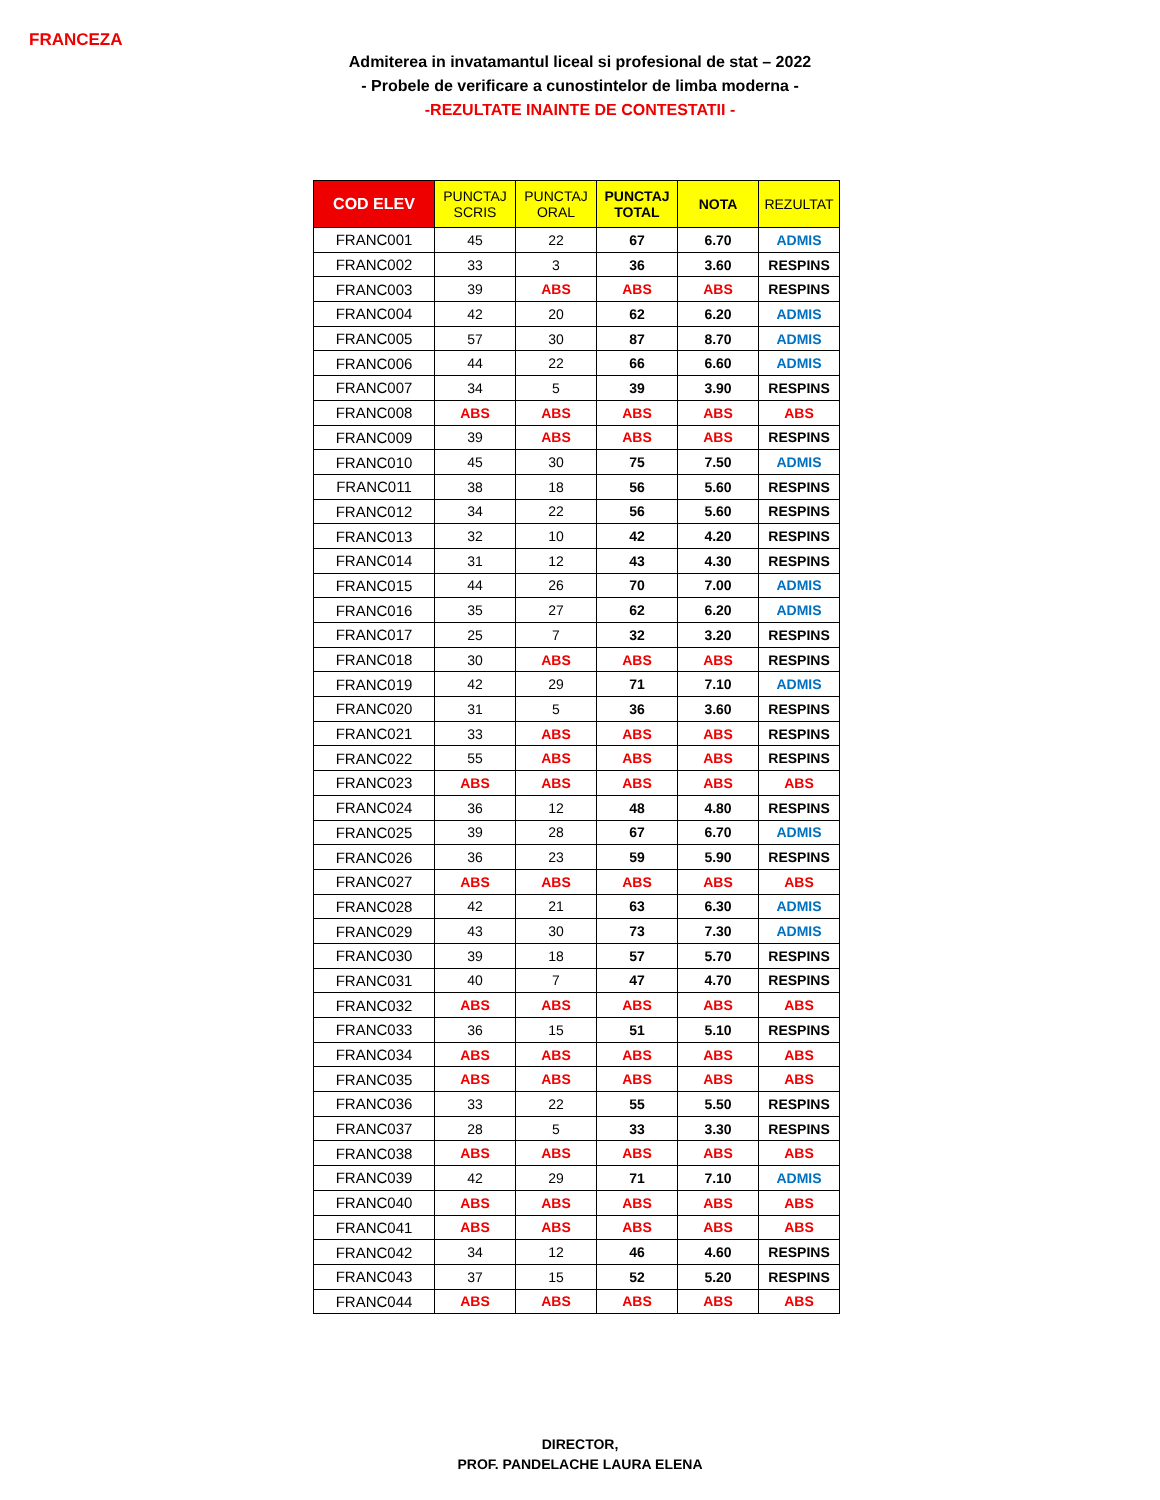FRANCEZA
Admiterea in invatamantul liceal si profesional de stat – 2022
- Probele de verificare a cunostintelor de limba moderna -
-REZULTATE INAINTE DE CONTESTATII -
| COD ELEV | PUNCTAJ SCRIS | PUNCTAJ ORAL | PUNCTAJ TOTAL | NOTA | REZULTAT |
| --- | --- | --- | --- | --- | --- |
| FRANC001 | 45 | 22 | 67 | 6.70 | ADMIS |
| FRANC002 | 33 | 3 | 36 | 3.60 | RESPINS |
| FRANC003 | 39 | ABS | ABS | ABS | RESPINS |
| FRANC004 | 42 | 20 | 62 | 6.20 | ADMIS |
| FRANC005 | 57 | 30 | 87 | 8.70 | ADMIS |
| FRANC006 | 44 | 22 | 66 | 6.60 | ADMIS |
| FRANC007 | 34 | 5 | 39 | 3.90 | RESPINS |
| FRANC008 | ABS | ABS | ABS | ABS | ABS |
| FRANC009 | 39 | ABS | ABS | ABS | RESPINS |
| FRANC010 | 45 | 30 | 75 | 7.50 | ADMIS |
| FRANC011 | 38 | 18 | 56 | 5.60 | RESPINS |
| FRANC012 | 34 | 22 | 56 | 5.60 | RESPINS |
| FRANC013 | 32 | 10 | 42 | 4.20 | RESPINS |
| FRANC014 | 31 | 12 | 43 | 4.30 | RESPINS |
| FRANC015 | 44 | 26 | 70 | 7.00 | ADMIS |
| FRANC016 | 35 | 27 | 62 | 6.20 | ADMIS |
| FRANC017 | 25 | 7 | 32 | 3.20 | RESPINS |
| FRANC018 | 30 | ABS | ABS | ABS | RESPINS |
| FRANC019 | 42 | 29 | 71 | 7.10 | ADMIS |
| FRANC020 | 31 | 5 | 36 | 3.60 | RESPINS |
| FRANC021 | 33 | ABS | ABS | ABS | RESPINS |
| FRANC022 | 55 | ABS | ABS | ABS | RESPINS |
| FRANC023 | ABS | ABS | ABS | ABS | ABS |
| FRANC024 | 36 | 12 | 48 | 4.80 | RESPINS |
| FRANC025 | 39 | 28 | 67 | 6.70 | ADMIS |
| FRANC026 | 36 | 23 | 59 | 5.90 | RESPINS |
| FRANC027 | ABS | ABS | ABS | ABS | ABS |
| FRANC028 | 42 | 21 | 63 | 6.30 | ADMIS |
| FRANC029 | 43 | 30 | 73 | 7.30 | ADMIS |
| FRANC030 | 39 | 18 | 57 | 5.70 | RESPINS |
| FRANC031 | 40 | 7 | 47 | 4.70 | RESPINS |
| FRANC032 | ABS | ABS | ABS | ABS | ABS |
| FRANC033 | 36 | 15 | 51 | 5.10 | RESPINS |
| FRANC034 | ABS | ABS | ABS | ABS | ABS |
| FRANC035 | ABS | ABS | ABS | ABS | ABS |
| FRANC036 | 33 | 22 | 55 | 5.50 | RESPINS |
| FRANC037 | 28 | 5 | 33 | 3.30 | RESPINS |
| FRANC038 | ABS | ABS | ABS | ABS | ABS |
| FRANC039 | 42 | 29 | 71 | 7.10 | ADMIS |
| FRANC040 | ABS | ABS | ABS | ABS | ABS |
| FRANC041 | ABS | ABS | ABS | ABS | ABS |
| FRANC042 | 34 | 12 | 46 | 4.60 | RESPINS |
| FRANC043 | 37 | 15 | 52 | 5.20 | RESPINS |
| FRANC044 | ABS | ABS | ABS | ABS | ABS |
DIRECTOR,
PROF. PANDELACHE LAURA ELENA